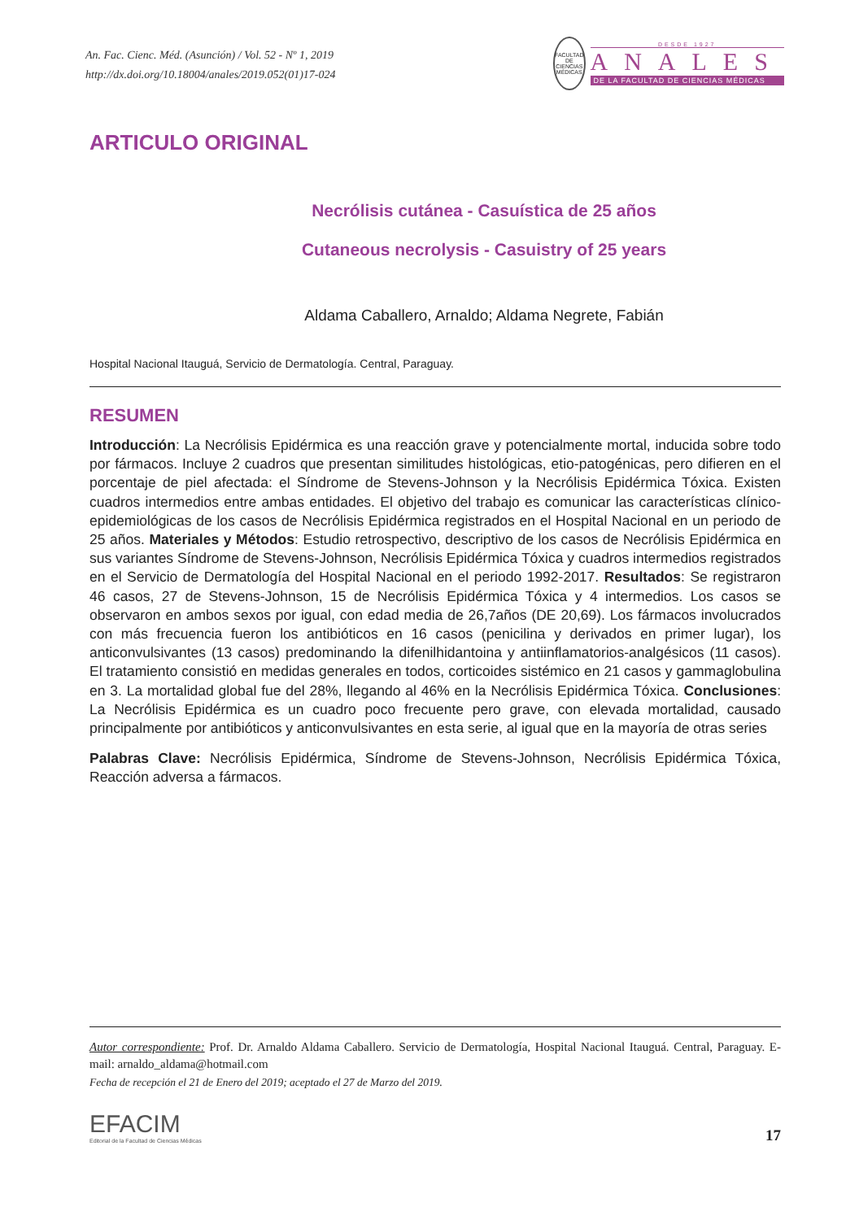An. Fac. Cienc. Méd. (Asunción) / Vol. 52 - Nº 1, 2019
http://dx.doi.org/10.18004/anales/2019.052(01)17-024
FACULTAD DE CIENCIAS MÉDICAS
DESDE 1927
ANALES
DE LA FACULTAD DE CIENCIAS MÉDICAS
ARTICULO ORIGINAL
Necrólisis cutánea - Casuística de 25 años
Cutaneous necrolysis - Casuistry of 25 years
Aldama Caballero, Arnaldo; Aldama Negrete, Fabián
Hospital Nacional Itauguá, Servicio de Dermatología. Central, Paraguay.
RESUMEN
Introducción: La Necrólisis Epidérmica es una reacción grave y potencialmente mortal, inducida sobre todo por fármacos. Incluye 2 cuadros que presentan similitudes histológicas, etio-patogénicas, pero difieren en el porcentaje de piel afectada: el Síndrome de Stevens-Johnson y la Necrólisis Epidérmica Tóxica. Existen cuadros intermedios entre ambas entidades. El objetivo del trabajo es comunicar las características clínico-epidemiológicas de los casos de Necrólisis Epidérmica registrados en el Hospital Nacional en un periodo de 25 años. Materiales y Métodos: Estudio retrospectivo, descriptivo de los casos de Necrólisis Epidérmica en sus variantes Síndrome de Stevens-Johnson, Necrólisis Epidérmica Tóxica y cuadros intermedios registrados en el Servicio de Dermatología del Hospital Nacional en el periodo 1992-2017. Resultados: Se registraron 46 casos, 27 de Stevens-Johnson, 15 de Necrólisis Epidérmica Tóxica y 4 intermedios. Los casos se observaron en ambos sexos por igual, con edad media de 26,7años (DE 20,69). Los fármacos involucrados con más frecuencia fueron los antibióticos en 16 casos (penicilina y derivados en primer lugar), los anticonvulsivantes (13 casos) predominando la difenilhidantoina y antiinflamatorios-analgésicos (11 casos). El tratamiento consistió en medidas generales en todos, corticoides sistémico en 21 casos y gammaglobulina en 3. La mortalidad global fue del 28%, llegando al 46% en la Necrólisis Epidérmica Tóxica. Conclusiones: La Necrólisis Epidérmica es un cuadro poco frecuente pero grave, con elevada mortalidad, causado principalmente por antibióticos y anticonvulsivantes en esta serie, al igual que en la mayoría de otras series
Palabras Clave: Necrólisis Epidérmica, Síndrome de Stevens-Johnson, Necrólisis Epidérmica Tóxica, Reacción adversa a fármacos.
Autor correspondiente: Prof. Dr. Arnaldo Aldama Caballero. Servicio de Dermatología, Hospital Nacional Itauguá. Central, Paraguay. E-mail: arnaldo_aldama@hotmail.com
Fecha de recepción el 21 de Enero del 2019; aceptado el 27 de Marzo del 2019.
EFACIM
Editorial de la Facultad de Ciencias Médicas
17